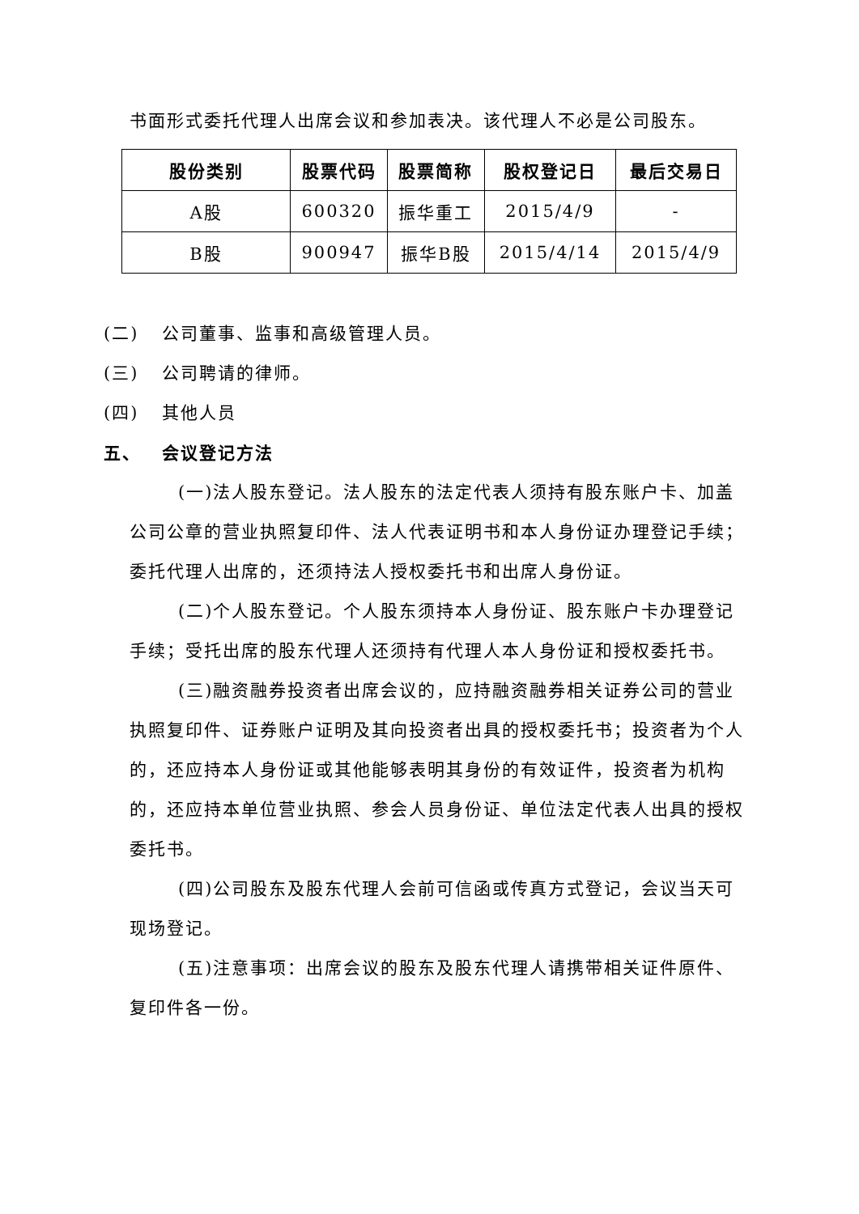书面形式委托代理人出席会议和参加表决。该代理人不必是公司股东。
| 股份类别 | 股票代码 | 股票简称 | 股权登记日 | 最后交易日 |
| --- | --- | --- | --- | --- |
| A股 | 600320 | 振华重工 | 2015/4/9 | - |
| B股 | 900947 | 振华B股 | 2015/4/14 | 2015/4/9 |
(二) 公司董事、监事和高级管理人员。
(三) 公司聘请的律师。
(四) 其他人员
五、 会议登记方法
(一)法人股东登记。法人股东的法定代表人须持有股东账户卡、加盖公司公章的营业执照复印件、法人代表证明书和本人身份证办理登记手续；委托代理人出席的，还须持法人授权委托书和出席人身份证。
(二)个人股东登记。个人股东须持本人身份证、股东账户卡办理登记手续；受托出席的股东代理人还须持有代理人本人身份证和授权委托书。
(三)融资融券投资者出席会议的，应持融资融券相关证券公司的营业执照复印件、证券账户证明及其向投资者出具的授权委托书；投资者为个人的，还应持本人身份证或其他能够表明其身份的有效证件，投资者为机构的，还应持本单位营业执照、参会人员身份证、单位法定代表人出具的授权委托书。
(四)公司股东及股东代理人会前可信函或传真方式登记，会议当天可现场登记。
(五)注意事项：出席会议的股东及股东代理人请携带相关证件原件、复印件各一份。